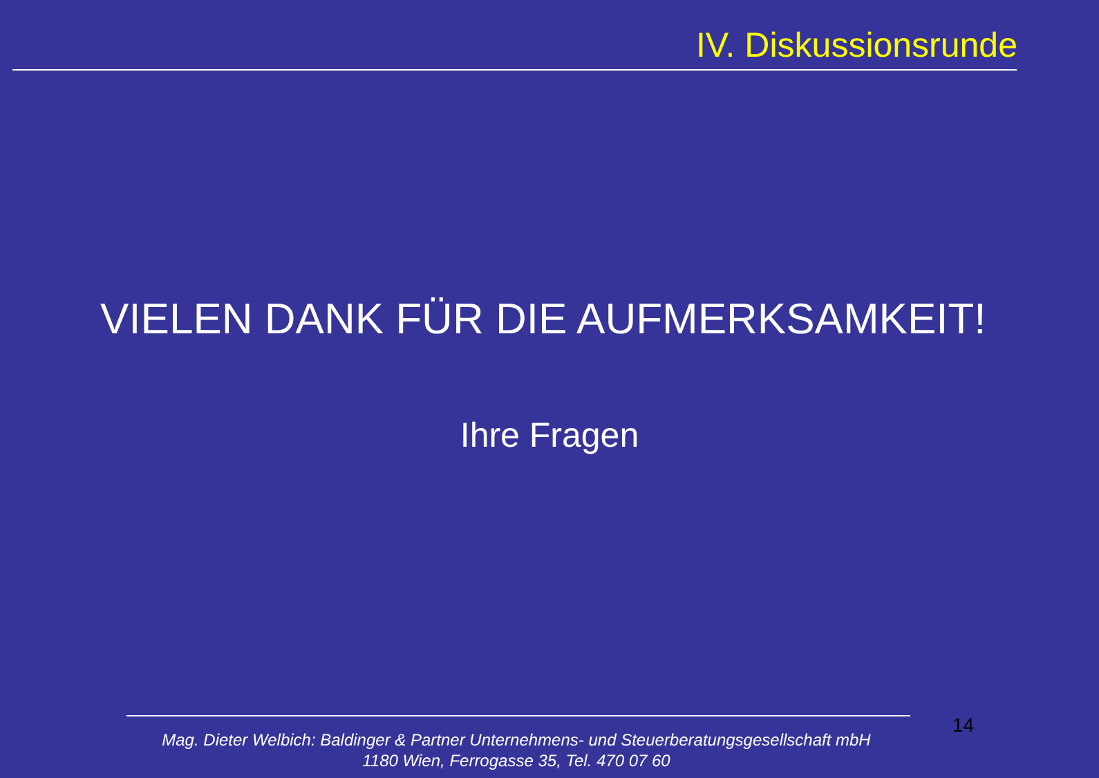IV. Diskussionsrunde
VIELEN DANK FÜR DIE AUFMERKSAMKEIT!
Ihre Fragen
14
Mag. Dieter Welbich: Baldinger & Partner Unternehmens- und Steuerberatungsgesellschaft mbH
1180 Wien, Ferrogasse 35, Tel. 470 07 60